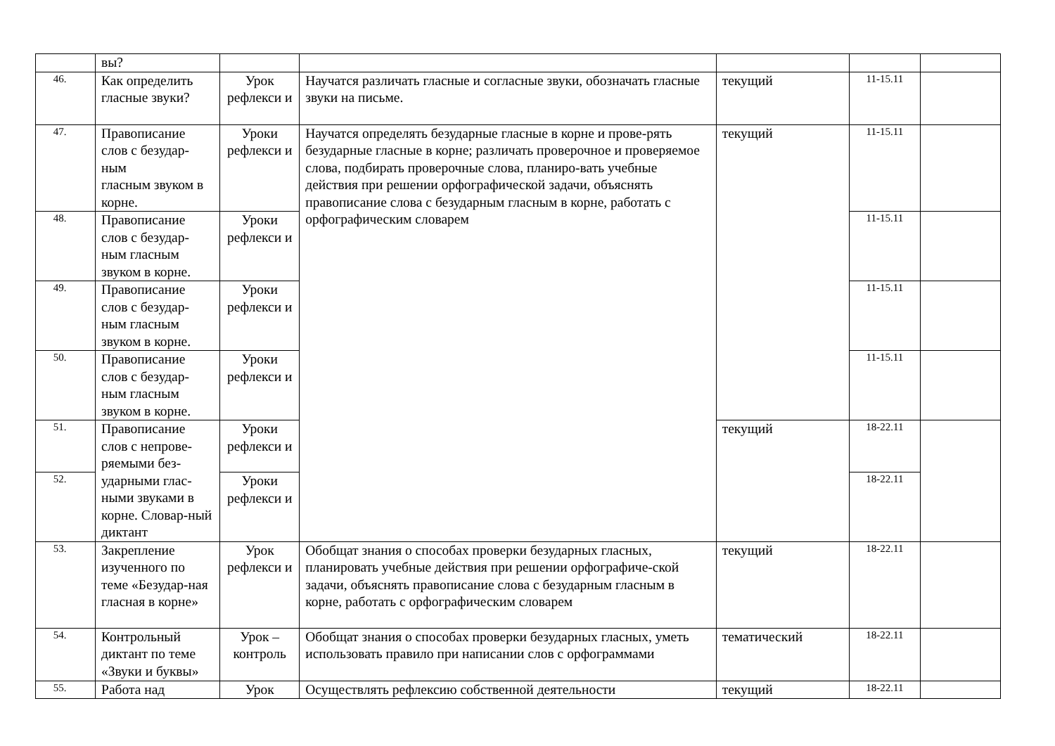| | вы? | | | | | |
| 46. | Как определить гласные звуки? | Урок рефлекси и | Научатся различать гласные и согласные звуки, обозначать гласные звуки на письме. | текущий | 11-15.11 | |
| 47. | Правописание слов с безудар-ным гласным звуком в корне. | Уроки рефлекси и | Научатся определять безударные гласные в корне и прове-рять безударные гласные в корне; различать проверочное и проверяемое слова, подбирать проверочные слова, планиро-вать учебные действия при решении орфографической задачи, объяснять правописание слова с безударным гласным в корне, работать с орфографическим словарем | текущий | 11-15.11 | |
| 48. | Правописание слов с безудар-ным гласным звуком в корне. | Уроки рефлекси и | | | 11-15.11 | |
| 49. | Правописание слов с безудар-ным гласным звуком в корне. | Уроки рефлекси и | | | 11-15.11 | |
| 50. | Правописание слов с безудар-ным гласным звуком в корне. | Уроки рефлекси и | | | 11-15.11 | |
| 51. | Правописание слов с непрове-ряемыми без-ударными глас-ными звуками в корне. Словар-ный диктант | Уроки рефлекси и | | текущий | 18-22.11 | |
| 52. | | Уроки рефлекси и | | | 18-22.11 | |
| 53. | Закрепление изученного по теме «Безудар-ная гласная в корне» | Урок рефлекси и | Обобщат знания о способах проверки безударных гласных, планировать учебные действия при решении орфографиче-ской задачи, объяснять правописание слова с безударным гласным в корне, работать с орфографическим словарем | текущий | 18-22.11 | |
| 54. | Контрольный диктант по теме «Звуки и буквы» | Урок – контроль | Обобщат знания о способах проверки безударных гласных, уметь использовать правило при написании слов с орфограммами | тематический | 18-22.11 | |
| 55. | Работа над | Урок | Осуществлять рефлексию собственной деятельности | текущий | 18-22.11 | |